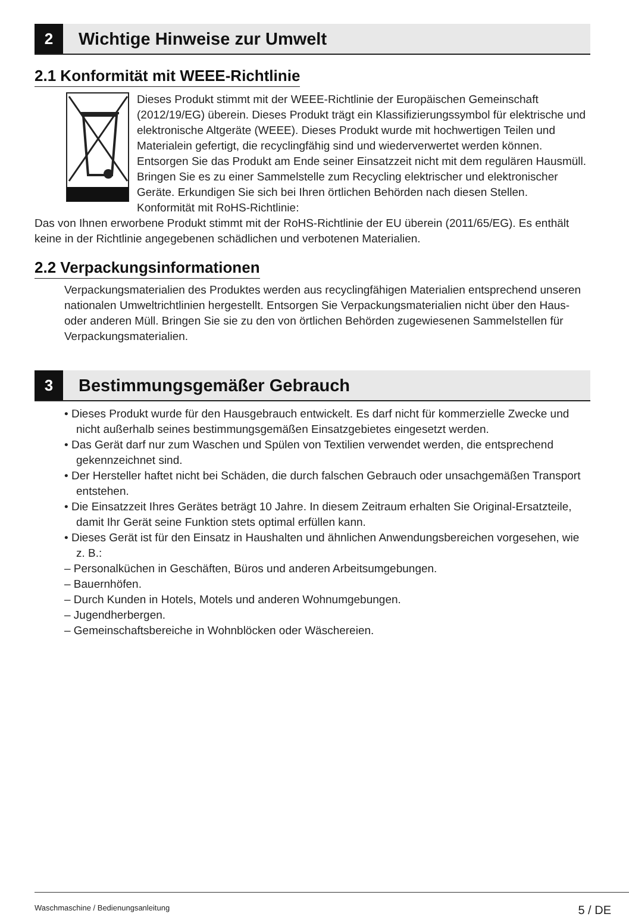2
Wichtige Hinweise zur Umwelt
2.1 Konformität mit WEEE-Richtlinie
Dieses Produkt stimmt mit der WEEE-Richtlinie der Europäischen Gemeinschaft (2012/19/EG) überein. Dieses Produkt trägt ein Klassifizierungssymbol für elektrische und elektronische Altgeräte (WEEE). Dieses Produkt wurde mit hochwertigen Teilen und Materialein gefertigt, die recyclingfähig sind und wiederverwertet werden können. Entsorgen Sie das Produkt am Ende seiner Einsatzzeit nicht mit dem regulären Hausmüll. Bringen Sie es zu einer Sammelstelle zum Recycling elektrischer und elektronischer Geräte. Erkundigen Sie sich bei Ihren örtlichen Behörden nach diesen Stellen.
Konformität mit RoHS-Richtlinie:
Das von Ihnen erworbene Produkt stimmt mit der RoHS-Richtlinie der EU überein (2011/65/EG). Es enthält keine in der Richtlinie angegebenen schädlichen und verbotenen Materialien.
2.2 Verpackungsinformationen
Verpackungsmaterialien des Produktes werden aus recyclingfähigen Materialien entsprechend unseren nationalen Umweltrichtlinien hergestellt. Entsorgen Sie Verpackungsmaterialien nicht über den Haus- oder anderen Müll. Bringen Sie sie zu den von örtlichen Behörden zugewiesenen Sammelstellen für Verpackungsmaterialien.
3
Bestimmungsgemäßer Gebrauch
• Dieses Produkt wurde für den Hausgebrauch entwickelt. Es darf nicht für kommerzielle Zwecke und nicht außerhalb seines bestimmungsgemäßen Einsatzgebietes eingesetzt werden.
• Das Gerät darf nur zum Waschen und Spülen von Textilien verwendet werden, die entsprechend gekennzeichnet sind.
• Der Hersteller haftet nicht bei Schäden, die durch falschen Gebrauch oder unsachgemäßen Transport entstehen.
• Die Einsatzzeit Ihres Gerätes beträgt 10 Jahre. In diesem Zeitraum erhalten Sie Original-Ersatzteile, damit Ihr Gerät seine Funktion stets optimal erfüllen kann.
• Dieses Gerät ist für den Einsatz in Haushalten und ähnlichen Anwendungsbereichen vorgesehen, wie z. B.:
– Personalküchen in Geschäften, Büros und anderen Arbeitsumgebungen.
– Bauernhöfen.
– Durch Kunden in Hotels, Motels und anderen Wohnumgebungen.
– Jugendherbergen.
– Gemeinschaftsbereiche in Wohnblöcken oder Wäschereien.
Waschmaschine / Bedienungsanleitung 5 / DE